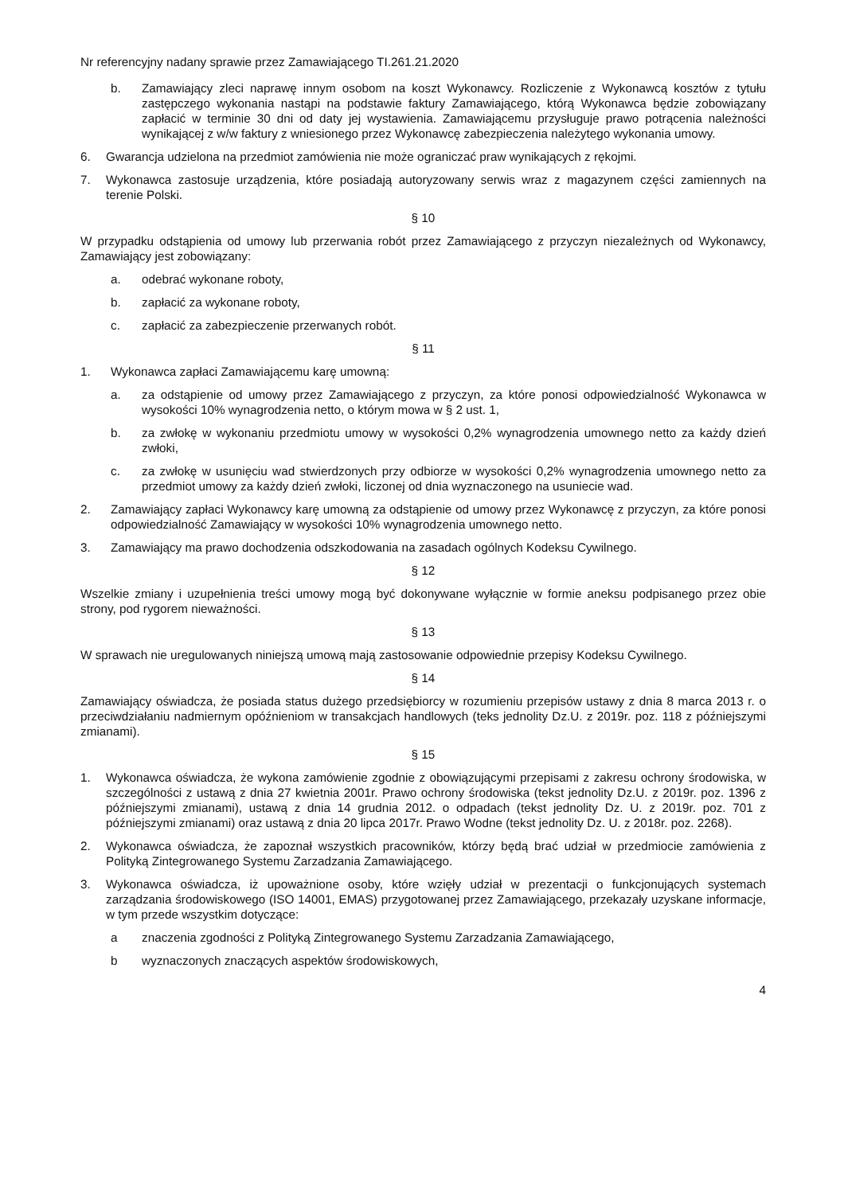Nr referencyjny nadany sprawie przez Zamawiającego TI.261.21.2020
b. Zamawiający zleci naprawę innym osobom na koszt Wykonawcy. Rozliczenie z Wykonawcą kosztów z tytułu zastępczego wykonania nastąpi na podstawie faktury Zamawiającego, którą Wykonawca będzie zobowiązany zapłacić w terminie 30 dni od daty jej wystawienia. Zamawiającemu przysługuje prawo potrącenia należności wynikającej z w/w faktury z wniesionego przez Wykonawcę zabezpieczenia należytego wykonania umowy.
6. Gwarancja udzielona na przedmiot zamówienia nie może ograniczać praw wynikających z rękojmi.
7. Wykonawca zastosuje urządzenia, które posiadają autoryzowany serwis wraz z magazynem części zamiennych na terenie Polski.
§ 10
W przypadku odstąpienia od umowy lub przerwania robót przez Zamawiającego z przyczyn niezależnych od Wykonawcy, Zamawiający jest zobowiązany:
a. odebrać wykonane roboty,
b. zapłacić za wykonane roboty,
c. zapłacić za zabezpieczenie przerwanych robót.
§ 11
1. Wykonawca zapłaci Zamawiającemu karę umowną:
a. za odstąpienie od umowy przez Zamawiającego z przyczyn, za które ponosi odpowiedzialność Wykonawca w wysokości 10% wynagrodzenia netto, o którym mowa w § 2 ust. 1,
b. za zwłokę w wykonaniu przedmiotu umowy w wysokości 0,2% wynagrodzenia umownego netto za każdy dzień zwłoki,
c. za zwłokę w usunięciu wad stwierdzonych przy odbiorze w wysokości 0,2% wynagrodzenia umownego netto za przedmiot umowy za każdy dzień zwłoki, liczonej od dnia wyznaczonego na usuniecie wad.
2. Zamawiający zapłaci Wykonawcy karę umowną za odstąpienie od umowy przez Wykonawcę z przyczyn, za które ponosi odpowiedzialność Zamawiający w wysokości 10% wynagrodzenia umownego netto.
3. Zamawiający ma prawo dochodzenia odszkodowania na zasadach ogólnych Kodeksu Cywilnego.
§ 12
Wszelkie zmiany i uzupełnienia treści umowy mogą być dokonywane wyłącznie w formie aneksu podpisanego przez obie strony, pod rygorem nieważności.
§ 13
W sprawach nie uregulowanych niniejszą umową mają zastosowanie odpowiednie przepisy Kodeksu Cywilnego.
§ 14
Zamawiający oświadcza, że posiada status dużego przedsiębiorcy w rozumieniu przepisów ustawy z dnia 8 marca 2013 r. o przeciwdziałaniu nadmiernym opóźnieniom w transakcjach handlowych (teks jednolity Dz.U. z 2019r. poz. 118 z późniejszymi zmianami).
§ 15
1. Wykonawca oświadcza, że wykona zamówienie zgodnie z obowiązującymi przepisami z zakresu ochrony środowiska, w szczególności z ustawą z dnia 27 kwietnia 2001r. Prawo ochrony środowiska (tekst jednolity Dz.U. z 2019r. poz. 1396 z późniejszymi zmianami), ustawą z dnia 14 grudnia 2012. o odpadach (tekst jednolity Dz. U. z 2019r. poz. 701 z późniejszymi zmianami) oraz ustawą z dnia 20 lipca 2017r. Prawo Wodne (tekst jednolity Dz. U. z 2018r. poz. 2268).
2. Wykonawca oświadcza, że zapoznał wszystkich pracowników, którzy będą brać udział w przedmiocie zamówienia z Polityką Zintegrowanego Systemu Zarzadzania Zamawiającego.
3. Wykonawca oświadcza, iż upoważnione osoby, które wzięły udział w prezentacji o funkcjonujących systemach zarządzania środowiskowego (ISO 14001, EMAS) przygotowanej przez Zamawiającego, przekazały uzyskane informacje, w tym przede wszystkim dotyczące:
a znaczenia zgodności z Polityką Zintegrowanego Systemu Zarzadzania Zamawiającego,
b wyznaczonych znaczących aspektów środowiskowych,
4